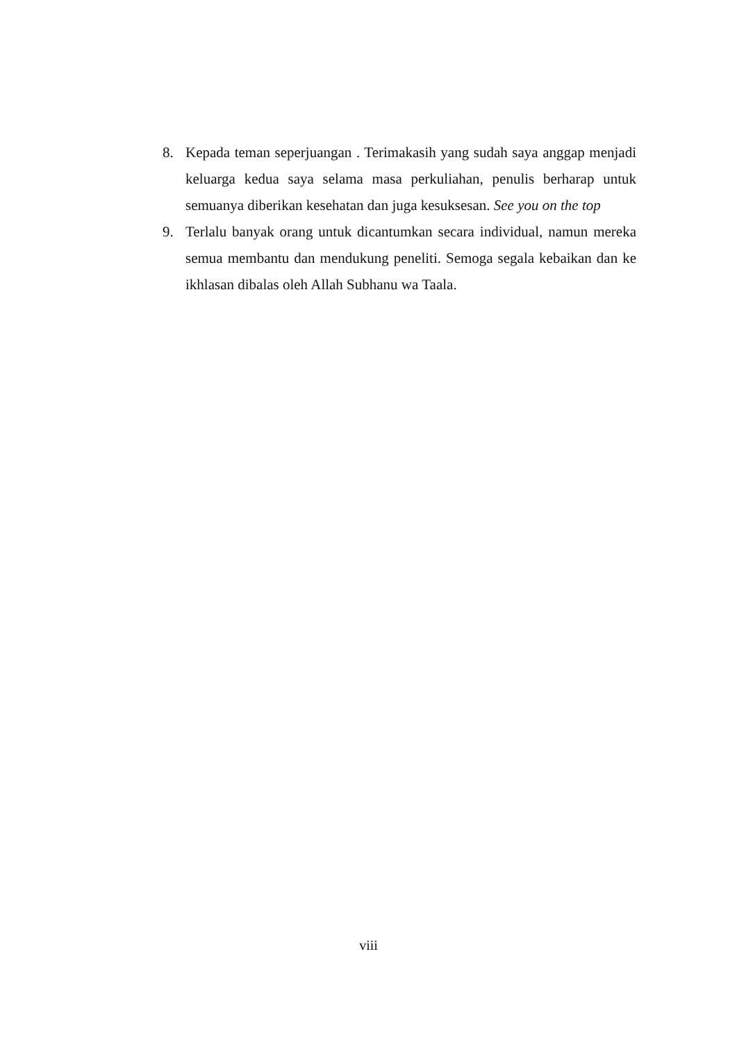8. Kepada teman seperjuangan . Terimakasih yang sudah saya anggap menjadi keluarga kedua saya selama masa perkuliahan, penulis berharap untuk semuanya diberikan kesehatan dan juga kesuksesan. See you on the top
9. Terlalu banyak orang untuk dicantumkan secara individual, namun mereka semua membantu dan mendukung peneliti. Semoga segala kebaikan dan ke ikhlasan dibalas oleh Allah Subhanu wa Taala.
viii